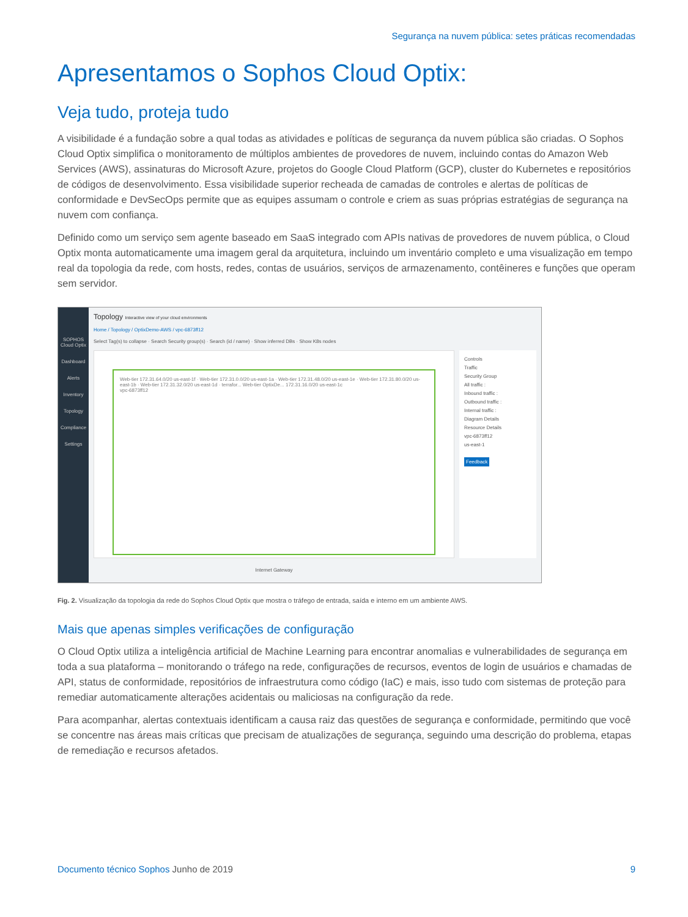Segurança na nuvem pública: setes práticas recomendadas
Apresentamos o Sophos Cloud Optix:
Veja tudo, proteja tudo
A visibilidade é a fundação sobre a qual todas as atividades e políticas de segurança da nuvem pública são criadas. O Sophos Cloud Optix simplifica o monitoramento de múltiplos ambientes de provedores de nuvem, incluindo contas do Amazon Web Services (AWS), assinaturas do Microsoft Azure, projetos do Google Cloud Platform (GCP), cluster do Kubernetes e repositórios de códigos de desenvolvimento. Essa visibilidade superior recheada de camadas de controles e alertas de políticas de conformidade e DevSecOps permite que as equipes assumam o controle e criem as suas próprias estratégias de segurança na nuvem com confiança.
Definido como um serviço sem agente baseado em SaaS integrado com APIs nativas de provedores de nuvem pública, o Cloud Optix monta automaticamente uma imagem geral da arquitetura, incluindo um inventário completo e uma visualização em tempo real da topologia da rede, com hosts, redes, contas de usuários, serviços de armazenamento, contêineres e funções que operam sem servidor.
SOPHOS Cloud Optix
Dashboard
Alerts
Inventory
Topology
Compliance
Settings
Topology Interactive view of your cloud environments
Home / Topology / OptixDemo-AWS / vpc-6873ff12
Select Tag(s) to collapse · Search Security group(s) · Search (id / name) · Show inferred DBs · Show K8s nodes
Web-tier 172.31.64.0/20 us-east-1f · Web-tier 172.31.0.0/20 us-east-1a · Web-tier 172.31.48.0/20 us-east-1e · Web-tier 172.31.80.0/20 us-east-1b · Web-tier 172.31.32.0/20 us-east-1d · terrafor... Web-tier OptixDe... 172.31.16.0/20 us-east-1c
vpc-6873ff12
Internet Gateway
Controls
Traffic
Security Group
All traffic :
Inbound traffic :
Outbound traffic :
Internal traffic :
Diagram Details
Resource Details
vpc-6873ff12
us-east-1
Feedback
Fig. 2. Visualização da topologia da rede do Sophos Cloud Optix que mostra o tráfego de entrada, saída e interno em um ambiente AWS.
Mais que apenas simples verificações de configuração
O Cloud Optix utiliza a inteligência artificial de Machine Learning para encontrar anomalias e vulnerabilidades de segurança em toda a sua plataforma – monitorando o tráfego na rede, configurações de recursos, eventos de login de usuários e chamadas de API, status de conformidade, repositórios de infraestrutura como código (IaC) e mais, isso tudo com sistemas de proteção para remediar automaticamente alterações acidentais ou maliciosas na configuração da rede.
Para acompanhar, alertas contextuais identificam a causa raiz das questões de segurança e conformidade, permitindo que você se concentre nas áreas mais críticas que precisam de atualizações de segurança, seguindo uma descrição do problema, etapas de remediação e recursos afetados.
Documento técnico Sophos Junho de 2019 9